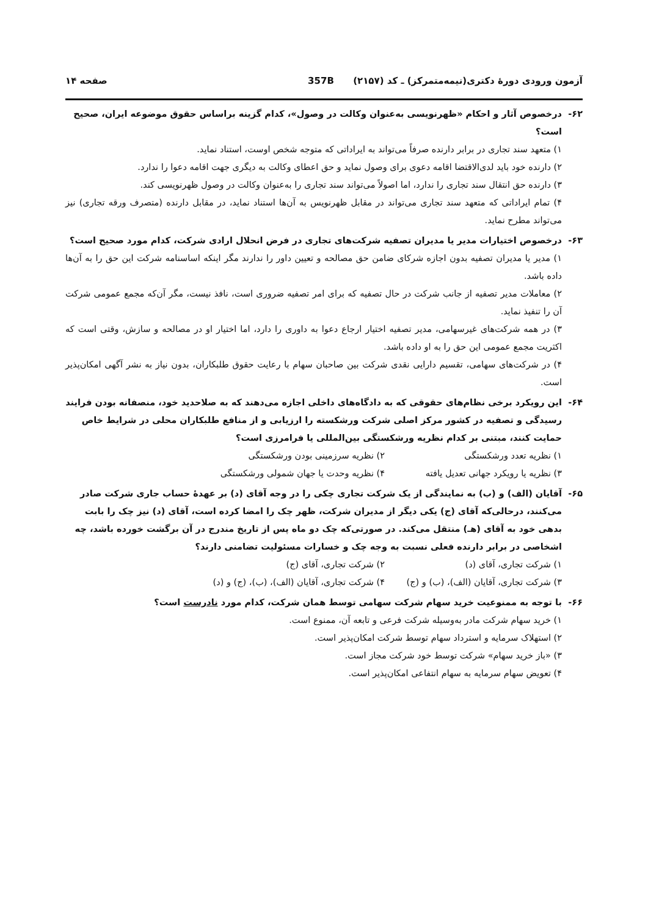آزمون ورودی دورهٔ دکتری(نیمه‌متمرکز) ـ کد (۲۱۵۷) 357B صفحه ۱۴
۶۲- درخصوص آثار و احکام «ظهرنویسی به‌عنوان وکالت در وصول»، کدام گزینه براساس حقوق موضوعه ایران، صحیح است؟
۱) متعهد سند تجاری در برابر دارنده صرفاً می‌تواند به ایراداتی که متوجه شخص اوست، استناد نماید.
۲) دارنده خود باید لدی‌الاقتضا اقامه دعوی برای وصول نماید و حق اعطای وکالت به دیگری جهت اقامه دعوا را ندارد.
۳) دارنده حق انتقال سند تجاری را ندارد، اما اصولاً می‌تواند سند تجاری را به‌عنوان وکالت در وصول ظهرنویسی کند.
۴) تمام ایراداتی که متعهد سند تجاری می‌تواند در مقابل ظهرنویس به آن‌ها استناد نماید، در مقابل دارنده (متصرف ورقه تجاری) نیز می‌تواند مطرح نماید.
۶۳- درخصوص اختیارات مدیر یا مدیران تصفیه شرکت‌های تجاری در فرض انحلال ارادی شرکت، کدام مورد صحیح است؟
۱) مدیر یا مدیران تصفیه بدون اجازه شرکای ضامن حق مصالحه و تعیین داور را ندارند مگر اینکه اساسنامه شرکت این حق را به آن‌ها داده باشد.
۲) معاملات مدیر تصفیه از جانب شرکت در حال تصفیه که برای امر تصفیه ضروری است، نافذ نیست، مگر آن‌که مجمع عمومی شرکت آن را تنفیذ نماید.
۳) در همه شرکت‌های غیرسهامی، مدیر تصفیه اختیار ارجاع دعوا به داوری را دارد، اما اختیار او در مصالحه و سازش، وقتی است که اکثریت مجمع عمومی این حق را به او داده باشد.
۴) در شرکت‌های سهامی، تقسیم دارایی نقدی شرکت بین صاحبان سهام با رعایت حقوق طلبکاران، بدون نیاز به نشر آگهی امکان‌پذیر است.
۶۴- این رویکرد برخی نظام‌های حقوقی که به دادگاه‌های داخلی اجازه می‌دهند که به صلاحدید خود، منصفانه بودن فرایند رسیدگی و تصفیه در کشور مرکز اصلی شرکت ورشکسته را ارزیابی و از منافع طلبکاران محلی در شرایط خاص حمایت کنند، مبتنی بر کدام نظریه ورشکستگی بین‌المللی یا فرامرزی است؟
۱) نظریه تعدد ورشکستگی ۲) نظریه سرزمینی بودن ورشکستگی
۳) نظریه یا رویکرد جهانی تعدیل یافته
۴) نظریه وحدت یا جهان شمولی ورشکستگی
۶۵- آقایان (الف) و (ب) به نمایندگی از یک شرکت تجاری چکی را در وجه آقای (د) بر عهدهٔ حساب جاری شرکت صادر می‌کنند، درحالی‌که آقای (ج) یکی دیگر از مدیران شرکت، ظهر چک را امضا کرده است، آقای (د) نیز چک را بابت بدهی خود به آقای (هـ) منتقل می‌کند. در صورتی‌که چک دو ماه پس از تاریخ مندرج در آن برگشت خورده باشد، چه اشخاصی در برابر دارنده فعلی نسبت به وجه چک و خسارات مسئولیت تضامنی دارند؟
۱) شرکت تجاری، آقای (د) ۲) شرکت تجاری، آقای (ج)
۳) شرکت تجاری، آقایان (الف)، (ب) و (ج)
۴) شرکت تجاری، آقایان (الف)، (ب)، (ج) و (د)
۶۶- با توجه به ممنوعیت خرید سهام شرکت سهامی توسط همان شرکت، کدام مورد نادرست است؟
۱) خرید سهام شرکت مادر به‌وسیله شرکت فرعی و تابعه آن، ممنوع است.
۲) استهلاک سرمایه و استرداد سهام توسط شرکت امکان‌پذیر است.
۳) «باز خرید سهام» شرکت توسط خود شرکت مجاز است.
۴) تعویض سهام سرمایه به سهام انتفاعی امکان‌پذیر است.